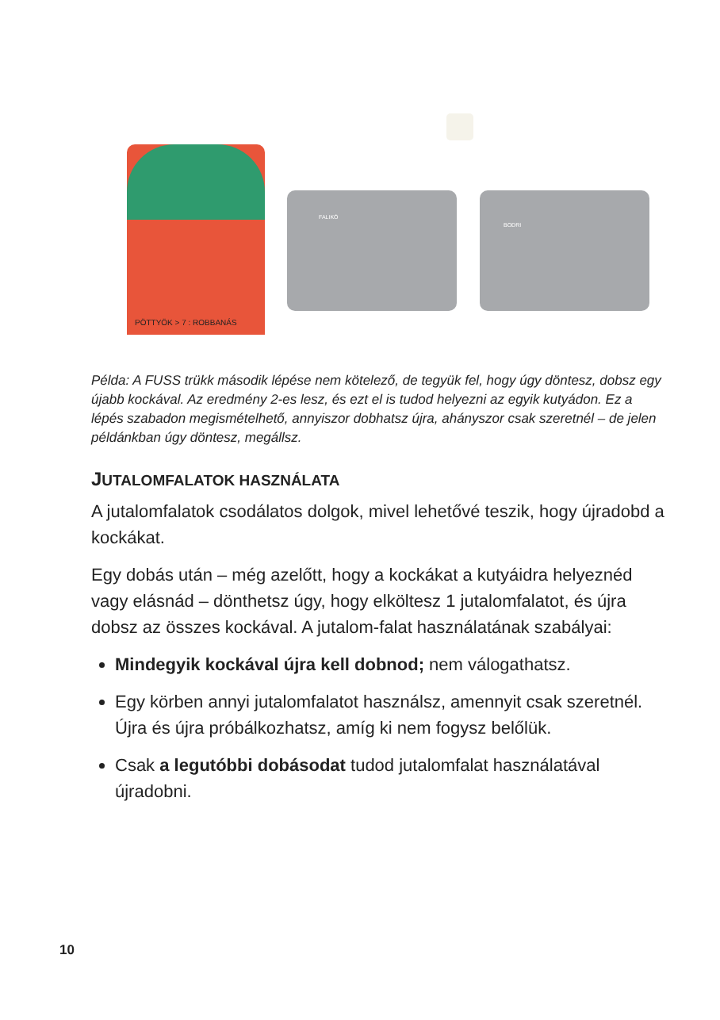PÖTTYÖK > 7 : ROBBANÁS
FALIKÓ BODRI
Példa: A FUSS trükk második lépése nem kötelező, de tegyük fel, hogy úgy döntesz, dobsz egy újabb kockával. Az eredmény 2-es lesz, és ezt el is tudod helyezni az egyik kutyádon. Ez a lépés szabadon megismételhető, annyiszor dobhatsz újra, ahányszor csak szeretnél – de jelen példánkban úgy döntesz, megállsz.
JUTALOMFALATOK HASZNÁLATA
A jutalomfalatok csodálatos dolgok, mivel lehetővé teszik, hogy újradobd a kockákat.
Egy dobás után – még azelőtt, hogy a kockákat a kutyáidra helyeznéd vagy elásnád – dönthetsz úgy, hogy elköltesz 1 jutalomfalatot, és újra dobsz az összes kockával. A jutalom-falat használatának szabályai:
Mindegyik kockával újra kell dobnod; nem válogathatsz.
Egy körben annyi jutalomfalatot használsz, amennyit csak szeretnél. Újra és újra próbálkozhatsz, amíg ki nem fogysz belőlük.
Csak a legutóbbi dobásodat tudod jutalomfalat használatával újradobni.
10